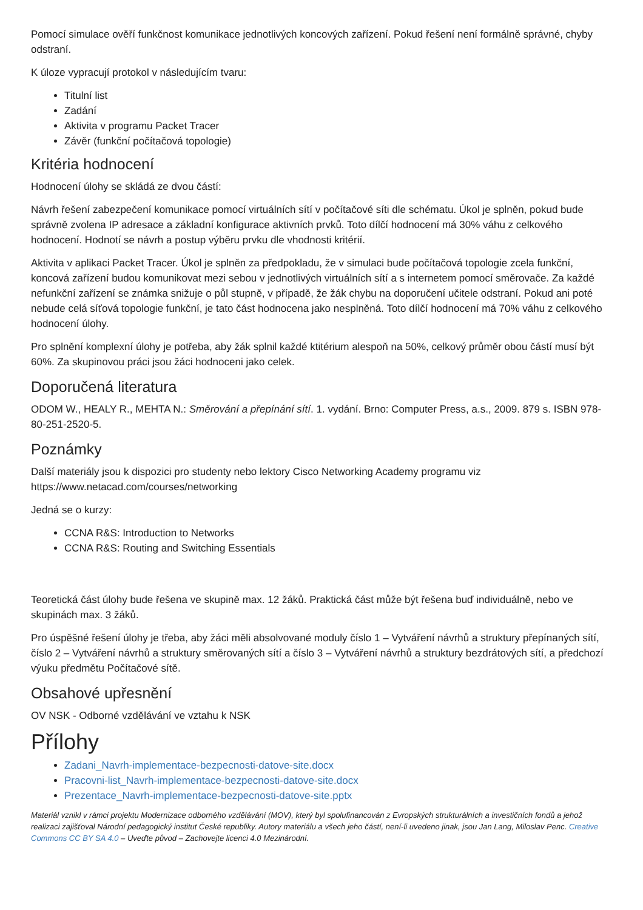Pomocí simulace ověří funkčnost komunikace jednotlivých koncových zařízení. Pokud řešení není formálně správné, chyby odstraní.
K úloze vypracují protokol v následujícím tvaru:
Titulní list
Zadání
Aktivita v programu Packet Tracer
Závěr (funkční počítačová topologie)
Kritéria hodnocení
Hodnocení úlohy se skládá ze dvou částí:
Návrh řešení zabezpečení komunikace pomocí virtuálních sítí v počítačové síti dle schématu. Úkol je splněn, pokud bude správně zvolena IP adresace a základní konfigurace aktivních prvků. Toto dílčí hodnocení má 30% váhu z celkového hodnocení. Hodnotí se návrh a postup výběru prvku dle vhodnosti kritérií.
Aktivita v aplikaci Packet Tracer. Úkol je splněn za předpokladu, že v simulaci bude počítačová topologie zcela funkční, koncová zařízení budou komunikovat mezi sebou v jednotlivých virtuálních sítí a s internetem pomocí směrovače. Za každé nefunkční zařízení se známka snižuje o půl stupně, v případě, že žák chybu na doporučení učitele odstraní. Pokud ani poté nebude celá síťová topologie funkční, je tato část hodnocena jako nesplněná. Toto dílčí hodnocení má 70% váhu z celkového hodnocení úlohy.
Pro splnění komplexní úlohy je potřeba, aby žák splnil každé ktitérium alespoň na 50%, celkový průměr obou částí musí být 60%. Za skupinovou práci jsou žáci hodnoceni jako celek.
Doporučená literatura
ODOM W., HEALY R., MEHTA N.: Směrování a přepínání sítí. 1. vydání. Brno: Computer Press, a.s., 2009. 879 s. ISBN 978-80-251-2520-5.
Poznámky
Další materiály jsou k dispozici pro studenty nebo lektory Cisco Networking Academy programu viz https://www.netacad.com/courses/networking
Jedná se o kurzy:
CCNA R&S: Introduction to Networks
CCNA R&S: Routing and Switching Essentials
Teoretická část úlohy bude řešena ve skupině max. 12 žáků. Praktická část může být řešena buď individuálně, nebo ve skupinách max. 3 žáků.
Pro úspěšné řešení úlohy je třeba, aby žáci měli absolvované moduly číslo 1 – Vytváření návrhů a struktury přepínaných sítí, číslo 2 – Vytváření návrhů a struktury směrovaných sítí a číslo 3 – Vytváření návrhů a struktury bezdrátových sítí, a předchozí výuku předmětu Počítačové sítě.
Obsahové upřesnění
OV NSK - Odborné vzdělávání ve vztahu k NSK
Přílohy
Zadani_Navrh-implementace-bezpecnosti-datove-site.docx
Pracovni-list_Navrh-implementace-bezpecnosti-datove-site.docx
Prezentace_Navrh-implementace-bezpecnosti-datove-site.pptx
Materiál vznikl v rámci projektu Modernizace odborného vzdělávání (MOV), který byl spolufinancován z Evropských strukturálních a investičních fondů a jehož realizaci zajišťoval Národní pedagogický institut České republiky. Autory materiálu a všech jeho částí, není-li uvedeno jinak, jsou Jan Lang, Miloslav Penc. Creative Commons CC BY SA 4.0 – Uveďte původ – Zachovejte licenci 4.0 Mezinárodní.